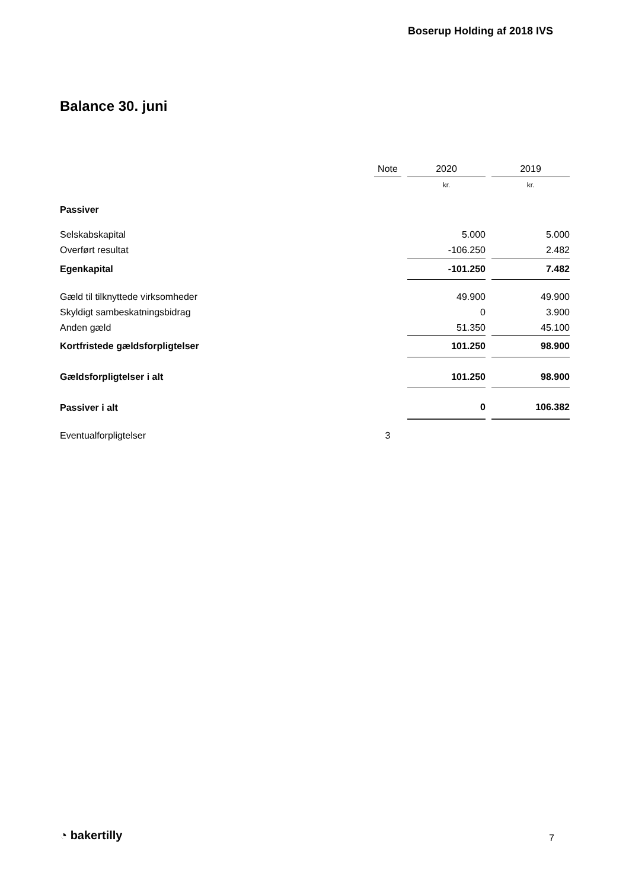Boserup Holding af 2018 IVS
Balance 30. juni
| | Note | | 2020 | | 2019 |
| --- | --- | --- | --- | --- | --- |
| | | | kr. | | kr. |
| Passiver | | | | | |
| Selskabskapital | | | 5.000 | | 5.000 |
| Overført resultat | | | -106.250 | | 2.482 |
| Egenkapital | | | -101.250 | | 7.482 |
| Gæld til tilknyttede virksomheder | | | 49.900 | | 49.900 |
| Skyldigt sambeskatningsbidrag | | | 0 | | 3.900 |
| Anden gæld | | | 51.350 | | 45.100 |
| Kortfristede gældsforpligtelser | | | 101.250 | | 98.900 |
| Gældsforpligtelser i alt | | | 101.250 | | 98.900 |
| Passiver i alt | | | 0 | | 106.382 |
| Eventualforpligtelser | 3 | | | | |
◔ bakertilly 7